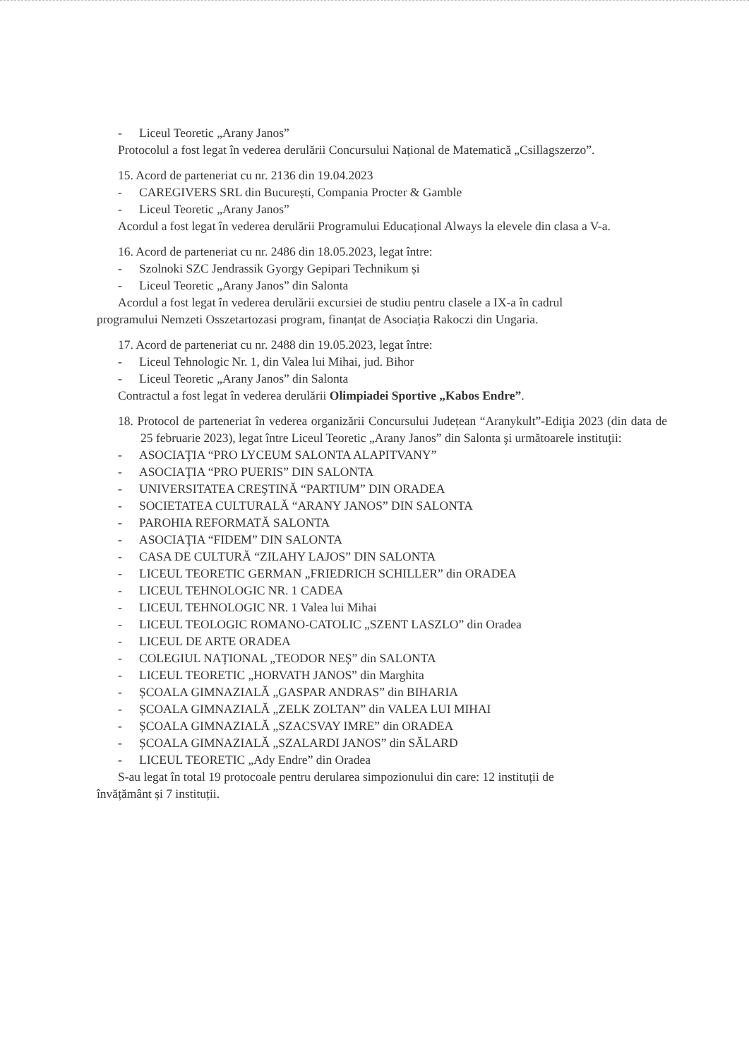- Liceul Teoretic „Arany Janos”
Protocolul a fost legat în vederea derulării Concursului Național de Matematică „Csillagszerzo”.
15. Acord de parteneriat cu nr. 2136 din 19.04.2023
- CAREGIVERS SRL din București, Compania Procter & Gamble
- Liceul Teoretic „Arany Janos”
Acordul a fost legat în vederea derulării Programului Educațional Always la elevele din clasa a V-a.
16. Acord de parteneriat cu nr. 2486 din 18.05.2023, legat între:
- Szolnoki SZC Jendrassik Gyorgy Gepipari Technikum și
- Liceul Teoretic „Arany Janos” din Salonta
Acordul a fost legat în vederea derulării excursiei de studiu pentru clasele a IX-a în cadrul
programului Nemzeti Osszetartozasi program, finanțat de Asociația Rakoczi din Ungaria.
17. Acord de parteneriat cu nr. 2488 din 19.05.2023, legat între:
- Liceul Tehnologic Nr. 1, din Valea lui Mihai, jud. Bihor
- Liceul Teoretic „Arany Janos” din Salonta
Contractul a fost legat în vederea derulării Olimpiadei Sportive „Kabos Endre”.
18. Protocol de parteneriat în vederea organizării Concursului Județean “Aranykult”-Ediţia 2023 (din data de 25 februarie 2023), legat între Liceul Teoretic „Arany Janos” din Salonta şi următoarele instituţii:
- ASOCIAŢIA “PRO LYCEUM SALONTA ALAPITVANY”
- ASOCIAŢIA “PRO PUERIS” DIN SALONTA
- UNIVERSITATEA CREŞTINĂ “PARTIUM” DIN ORADEA
- SOCIETATEA CULTURALĂ “ARANY JANOS” DIN SALONTA
- PAROHIA REFORMATĂ SALONTA
- ASOCIAŢIA “FIDEM” DIN SALONTA
- CASA DE CULTURĂ “ZILAHY LAJOS” DIN SALONTA
- LICEUL TEORETIC GERMAN „FRIEDRICH SCHILLER” din ORADEA
- LICEUL TEHNOLOGIC NR. 1 CADEA
- LICEUL TEHNOLOGIC NR. 1 Valea lui Mihai
- LICEUL TEOLOGIC ROMANO-CATOLIC „SZENT LASZLO” din Oradea
- LICEUL DE ARTE ORADEA
- COLEGIUL NAȚIONAL „TEODOR NEȘ” din SALONTA
- LICEUL TEORETIC „HORVATH JANOS” din Marghita
- ȘCOALA GIMNAZIALĂ „GASPAR ANDRAS” din BIHARIA
- ȘCOALA GIMNAZIALĂ „ZELK ZOLTAN” din VALEA LUI MIHAI
- ȘCOALA GIMNAZIALĂ „SZACSVAY IMRE” din ORADEA
- ȘCOALA GIMNAZIALĂ „SZALARDI JANOS” din SĂLARD
- LICEUL TEORETIC „Ady Endre” din Oradea
S-au legat în total 19 protocoale pentru derularea simpozionului din care: 12 instituții de
învățământ și 7 instituții.